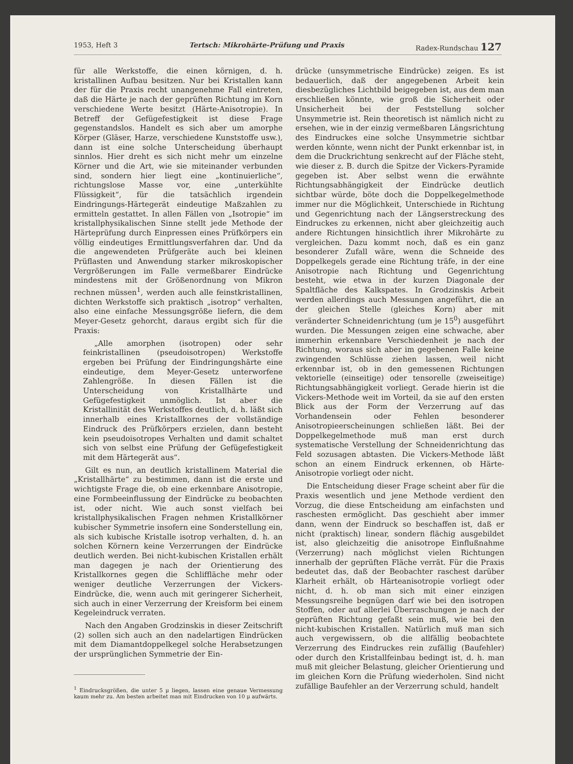1953, Heft 3 Tertsch: Mikrohärte-Prüfung und Praxis Radex-Rundschau 127
für alle Werkstoffe, die einen körnigen, d. h. kristallinen Aufbau besitzen. Nur bei Kristallen kann der für die Praxis recht unangenehme Fall eintreten, daß die Härte je nach der geprüften Richtung im Korn verschiedene Werte besitzt (Härte-Anisotropie). In Betreff der Gefügefestigkeit ist diese Frage gegenstandslos. Handelt es sich aber um amorphe Körper (Gläser, Harze, verschiedene Kunststoffe usw.), dann ist eine solche Unterscheidung überhaupt sinnlos. Hier dreht es sich nicht mehr um einzelne Körner und die Art, wie sie miteinander verbunden sind, sondern hier liegt eine „kontinuierliche“, richtungslose Masse vor, eine „unterkühlte Flüssigkeit“, für die tatsächlich irgendein Eindringungs-Härtegerät eindeutige Maßzahlen zu ermitteln gestattet. In allen Fällen von „Isotropie“ im kristallphysikalischen Sinne stellt jede Methode der Härteprüfung durch Einpressen eines Prüfkörpers ein völlig eindeutiges Ermittlungsverfahren dar. Und da die angewendeten Prüfgeräte auch bei kleinen Prüflasten und Anwendung starker mikroskopischer Vergrößerungen im Falle vermeßbarer Eindrücke mindestens mit der Größenordnung von Mikron rechnen müssen<sup>1</sup>, werden auch alle feinstkristallinen, dichten Werkstoffe sich praktisch „isotrop“ verhalten, also eine einfache Messungsgröße liefern, die dem Meyer-Gesetz gehorcht, daraus ergibt sich für die Praxis:
„Alle amorphen (isotropen) oder sehr feinkristallinen (pseudoisotropen) Werkstoffe ergeben bei Prüfung der Eindringungshärte eine eindeutige, dem Meyer-Gesetz unterworfene Zahlengröße. In diesen Fällen ist die Unterscheidung von Kristallhärte und Gefügefestigkeit unmöglich. Ist aber die Kristallinität des Werkstoffes deutlich, d. h. läßt sich innerhalb eines Kristallkornes der vollständige Eindruck des Prüfkörpers erzielen, dann besteht kein pseudoisotropes Verhalten und damit schaltet sich von selbst eine Prüfung der Gefügefestigkeit mit dem Härtegerät aus“.
Gilt es nun, an deutlich kristallinem Material die „Kristallhärte“ zu bestimmen, dann ist die erste und wichtigste Frage die, ob eine erkennbare Anisotropie, eine Formbeeinflussung der Eindrücke zu beobachten ist, oder nicht. Wie auch sonst vielfach bei kristallphysikalischen Fragen nehmen Kristallkörner kubischer Symmetrie insofern eine Sonderstellung ein, als sich kubische Kristalle isotrop verhalten, d. h. an solchen Körnern keine Verzerrungen der Eindrücke deutlich werden. Bei nicht-kubischen Kristallen erhält man dagegen je nach der Orientierung des Kristallkornes gegen die Schliffläche mehr oder weniger deutliche Verzerrungen der Vickers-Eindrücke, die, wenn auch mit geringerer Sicherheit, sich auch in einer Verzerrung der Kreisform bei einem Kegeleindruck verraten.
Nach den Angaben Grodzinskis in dieser Zeitschrift (2) sollen sich auch an den nadelartigen Eindrücken mit dem Diamantdoppelkegel solche Herabsetzungen der ursprünglichen Symmetrie der Ein-
<sup>1</sup> Eindrucksgrößen, die unter 5 μ liegen, lassen eine genaue Vermessung kaum mehr zu. Am besten arbeitet man mit Eindrucken von 10 μ aufwärts.
drücke (unsymmetrische Eindrücke) zeigen. Es ist bedauerlich, daß der angegebenen Arbeit kein diesbezügliches Lichtbild beigegeben ist, aus dem man erschließen könnte, wie groß die Sicherheit oder Unsicherheit bei der Feststellung solcher Unsymmetrie ist. Rein theoretisch ist nämlich nicht zu ersehen, wie in der einzig vermeßbaren Längsrichtung des Eindruckes eine solche Unsymmetrie sichtbar werden könnte, wenn nicht der Punkt erkennbar ist, in dem die Druckrichtung senkrecht auf der Fläche steht, wie dieser z. B. durch die Spitze der Vickers-Pyramide gegeben ist. Aber selbst wenn die erwähnte Richtungsabhängigkeit der Eindrücke deutlich sichtbar würde, böte doch die Doppelkegelmethode immer nur die Möglichkeit, Unterschiede in Richtung und Gegenrichtung nach der Längserstreckung des Eindruckes zu erkennen, nicht aber gleichzeitig auch andere Richtungen hinsichtlich ihrer Mikrohärte zu vergleichen. Dazu kommt noch, daß es ein ganz besonderer Zufall wäre, wenn die Schneide des Doppelkegels gerade eine Richtung träfe, in der eine Anisotropie nach Richtung und Gegenrichtung besteht, wie etwa in der kurzen Diagonale der Spaltfläche des Kalkspates. In Grodzinskis Arbeit werden allerdings auch Messungen angeführt, die an der gleichen Stelle (gleiches Korn) aber mit veränderter Schneidenrichtung (um je 15<sup>0</sup>) ausgeführt wurden. Die Messungen zeigen eine schwache, aber immerhin erkennbare Verschiedenheit je nach der Richtung, woraus sich aber im gegebenen Falle keine zwingenden Schlüsse ziehen lassen, weil nicht erkennbar ist, ob in den gemessenen Richtungen vektorielle (einseitige) oder tensorelle (zweiseitige) Richtungsabhängigkeit vorliegt. Gerade hierin ist die Vickers-Methode weit im Vorteil, da sie auf den ersten Blick aus der Form der Verzerrung auf das Vorhandensein oder Fehlen besonderer Anisotropieerscheinungen schließen läßt. Bei der Doppelkegelmethode muß man erst durch systematische Verstellung der Schneidenrichtung das Feld sozusagen abtasten. Die Vickers-Methode läßt schon an einem Eindruck erkennen, ob Härte-Anisotropie vorliegt oder nicht.
Die Entscheidung dieser Frage scheint aber für die Praxis wesentlich und jene Methode verdient den Vorzug, die diese Entscheidung am einfachsten und raschesten ermöglicht. Das geschieht aber immer dann, wenn der Eindruck so beschaffen ist, daß er nicht (praktisch) linear, sondern flächig ausgebildet ist, also gleichzeitig die anisotrope Einflußnahme (Verzerrung) nach möglichst vielen Richtungen innerhalb der geprüften Fläche verrät. Für die Praxis bedeutet das, daß der Beobachter raschest darüber Klarheit erhält, ob Härteanisotropie vorliegt oder nicht, d. h. ob man sich mit einer einzigen Messungsreihe begnügen darf wie bei den isotropen Stoffen, oder auf allerlei Überraschungen je nach der geprüften Richtung gefaßt sein muß, wie bei den nicht-kubischen Kristallen. Natürlich muß man sich auch vergewissern, ob die allfällig beobachtete Verzerrung des Eindruckes rein zufällig (Baufehler) oder durch den Kristallfeinbau bedingt ist, d. h. man muß mit gleicher Belastung, gleicher Orientierung und im gleichen Korn die Prüfung wiederholen. Sind nicht zufällige Baufehler an der Verzerrung schuld, handelt